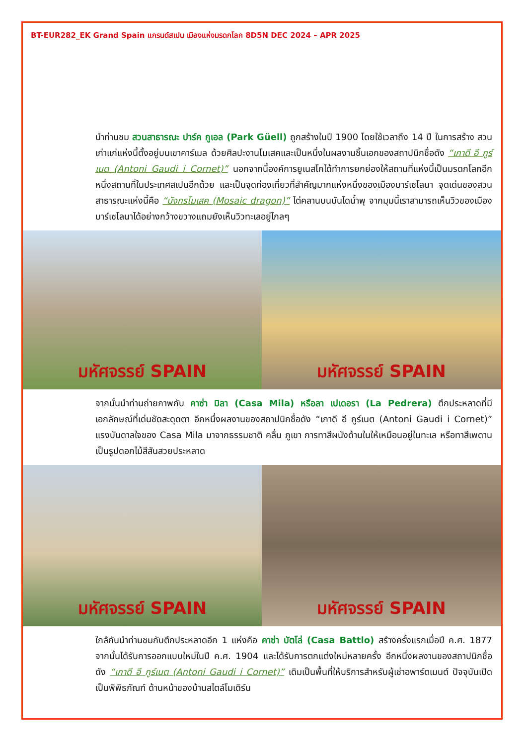BT-EUR282_EK Grand Spain แกรนด์สเปน เมืองแห่งมรดกโลก 8D5N DEC 2024 – APR 2025
นำท่านชม สวนสาธารณะ ปาร์ค กูเอล (Park Güell) ถูกสร้างในปี 1900 โดยใช้เวลาถึง 14 ปี ในการสร้าง สวนเก่าแก่แห่งนี้ตั้งอยู่บนเขาคาร์เมล ด้วยศิลปะงานโมเสคและเป็นหนึ่งในผลงานชิ้นเอกของสถาปนิกชื่อดัง “เกาดี อี กูร์เนต (Antoni Gaudi i Cornet)” นอกจากนี้องค์การยูเนสโกได้ทำการยกย่องให้สถานที่แห่งนี้เป็นมรดกโลกอีกหนึ่งสถานที่ในประเทศสเปนอีกด้วย และเป็นจุดท่องเที่ยวที่สำคัญมากแห่งหนึ่งของเมืองบาร์เซโลนา จุดเด่นของสวนสาธารณะแห่งนี้คือ “มังกรโมเสค (Mosaic dragon)” ไต่คลานบนบันไดน้ำพุ จากมุมนี้เราสามารถเห็นวิวของเมืองบาร์เซโลนาได้อย่างกว้างขวางแถมยังเห็นวิวทะเลอยู่ไกลๆ
มหัศจรรย์ SPAIN มหัศจรรย์ SPAIN
จากนั้นนำท่านถ่ายภาพกับ คาซ่า มิลา (Casa Mila) หรือลา เปเดอรา (La Pedrera) ตึกประหลาดที่มีเอกลักษณ์ที่เด่นชัดสะดุดตา อีกหนึ่งผลงานของสถาปนิกชื่อดัง “เกาดี อี กูร์เนต (Antoni Gaudi i Cornet)” แรงบันดาลใจของ Casa Mila มาจากธรรมชาติ คลื่น ภูเขา การทาสีผนังด้านในให้เหมือนอยู่ในทะเล หรือทาสีเพดานเป็นรูปดอกไม้สีสันสวยประหลาด
มหัศจรรย์ SPAIN มหัศจรรย์ SPAIN
ใกล้กันนำท่านชมกับตึกประหลาดอีก 1 แห่งคือ คาซ่า บัตโล่ (Casa Battlo) สร้างครั้งแรกเมื่อปี ค.ศ. 1877 จากนั้นได้รับการออกแบบใหม่ในปี ค.ศ. 1904 และได้รับการตกแต่งใหม่หลายครั้ง อีกหนึ่งผลงานของสถาปนิกชื่อดัง “เกาดี อี กูร์เนต (Antoni Gaudi i Cornet)” เดิมเป็นพื้นที่ให้บริการสำหรับผู้เช่าอพาร์ตเมนต์ ปัจจุบันเปิดเป็นพิพิธภัณฑ์ ด้านหน้าของบ้านสไตล์โมเดิร์น